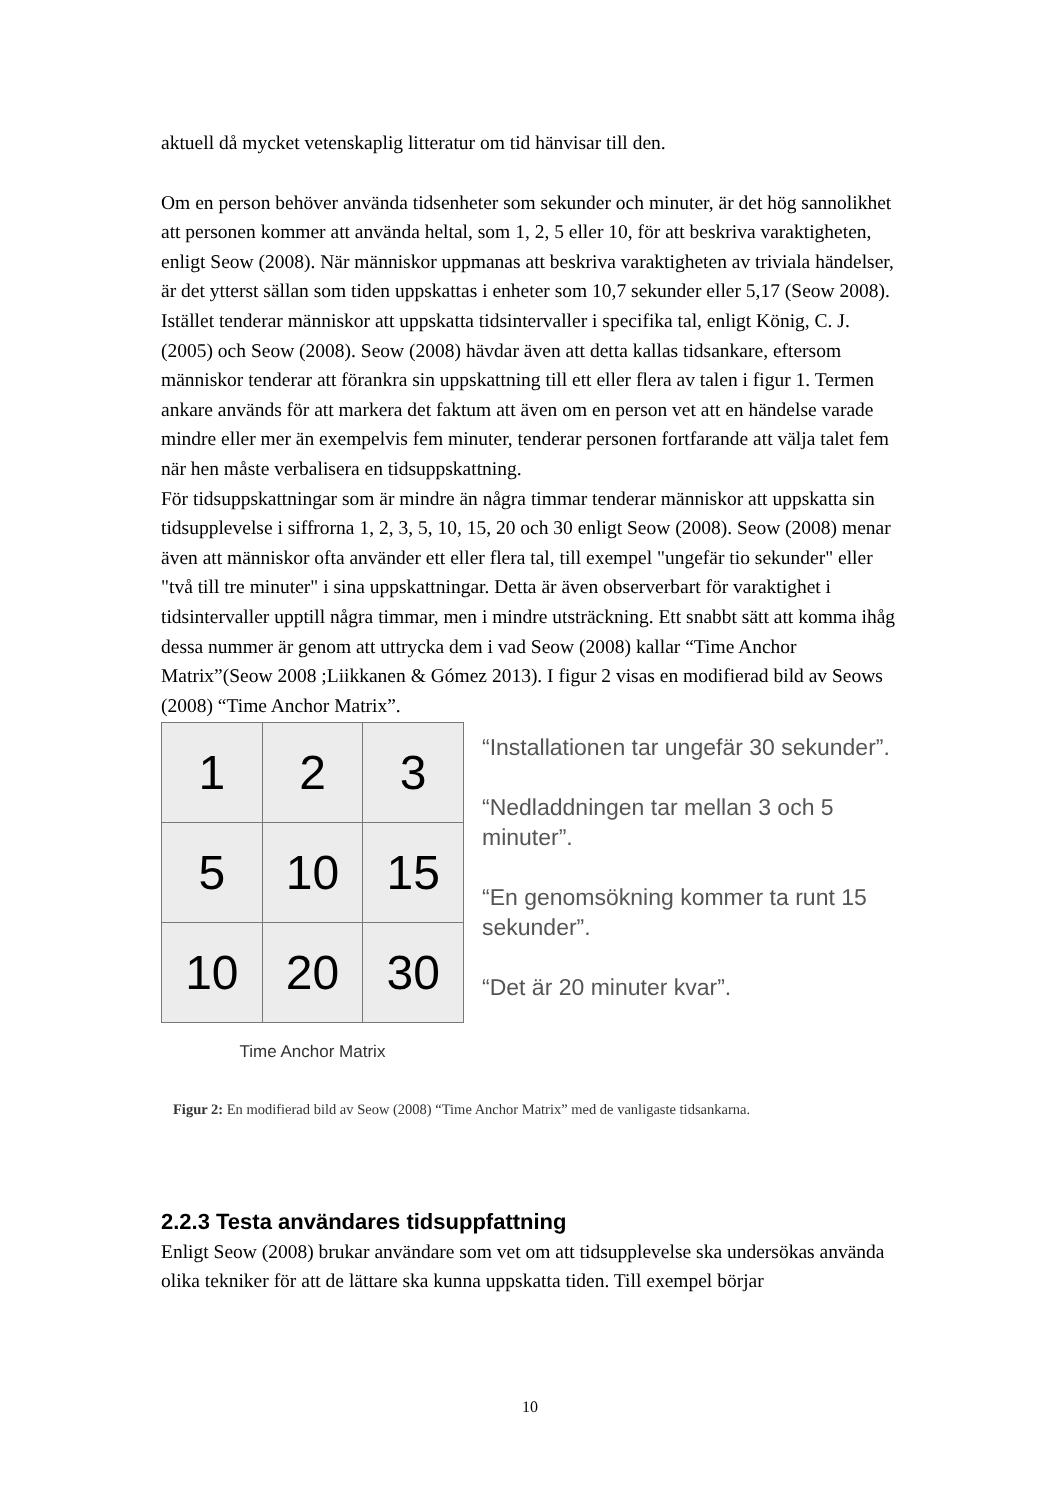aktuell då mycket vetenskaplig litteratur om tid hänvisar till den.
Om en person behöver använda tidsenheter som sekunder och minuter, är det hög sannolikhet att personen kommer att använda heltal, som 1, 2, 5 eller 10, för att beskriva varaktigheten, enligt Seow (2008). När människor uppmanas att beskriva varaktigheten av triviala händelser, är det ytterst sällan som tiden uppskattas i enheter som 10,7 sekunder eller 5,17 (Seow 2008). Istället tenderar människor att uppskatta tidsintervaller i specifika tal, enligt König, C. J. (2005) och Seow (2008). Seow (2008) hävdar även att detta kallas tidsankare, eftersom människor tenderar att förankra sin uppskattning till ett eller flera av talen i figur 1. Termen ankare används för att markera det faktum att även om en person vet att en händelse varade mindre eller mer än exempelvis fem minuter, tenderar personen fortfarande att välja talet fem när hen måste verbalisera en tidsuppskattning.
För tidsuppskattningar som är mindre än några timmar tenderar människor att uppskatta sin tidsupplevelse i siffrorna 1, 2, 3, 5, 10, 15, 20 och 30 enligt Seow (2008). Seow (2008) menar även att människor ofta använder ett eller flera tal, till exempel "ungefär tio sekunder" eller "två till tre minuter" i sina uppskattningar. Detta är även observerbart för varaktighet i tidsintervaller upptill några timmar, men i mindre utsträckning. Ett snabbt sätt att komma ihåg dessa nummer är genom att uttrycka dem i vad Seow (2008) kallar “Time Anchor Matrix”(Seow 2008 ;Liikkanen & Gómez 2013). I figur 2 visas en modifierad bild av Seows (2008) “Time Anchor Matrix”.
| 1 | 2 | 3 |
| 5 | 10 | 15 |
| 10 | 20 | 30 |
Time Anchor Matrix
“Installationen tar ungefär 30 sekunder”.
“Nedladdningen tar mellan 3 och 5 minuter”.
“En genomsökning kommer ta runt 15 sekunder”.
“Det är 20 minuter kvar”.
Figur 2: En modifierad bild av Seow (2008) “Time Anchor Matrix” med de vanligaste tidsankarna.
2.2.3 Testa användares tidsuppfattning
Enligt Seow (2008) brukar användare som vet om att tidsupplevelse ska undersökas använda olika tekniker för att de lättare ska kunna uppskatta tiden. Till exempel börjar
10